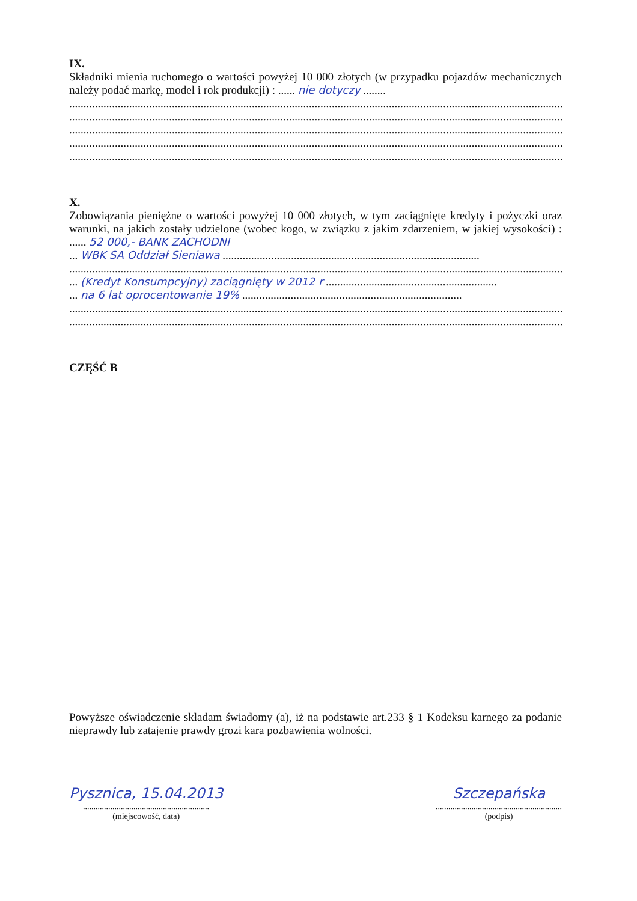IX.
Składniki mienia ruchomego o wartości powyżej 10 000 złotych (w przypadku pojazdów mechanicznych należy podać markę, model i rok produkcji) : ...... nie dotyczy ........
.................................................................................................................................................................................
.................................................................................................................................................................................
.................................................................................................................................................................................
.................................................................................................................................................................................
.................................................................................................................................................................................
X.
Zobowiązania pieniężne o wartości powyżej 10 000 złotych, w tym zaciągnięte kredyty i pożyczki oraz warunki, na jakich zostały udzielone (wobec kogo, w związku z jakim zdarzeniem, w jakiej wysokości) : ...... 52 000,- BANK ZACHODNI
... WBK SA Oddział Sieniawa ..........................................................................................
.................................................................................................................................................................................
... (Kredyt Konsumpcyjny) zaciągnięty w 2012 r ............................................................
... na 6 lat oprocentowanie 19% .............................................................................
.................................................................................................................................................................................
.................................................................................................................................................................................
CZĘŚĆ B
Powyższe oświadczenie składam świadomy (a), iż na podstawie art.233 § 1 Kodeksu karnego za podanie nieprawdy lub zatajenie prawdy grozi kara pozbawienia wolności.
Pysznica, 15.04.2013
............................................................
(miejscowość, data)
Szczepańska
............................................................
(podpis)